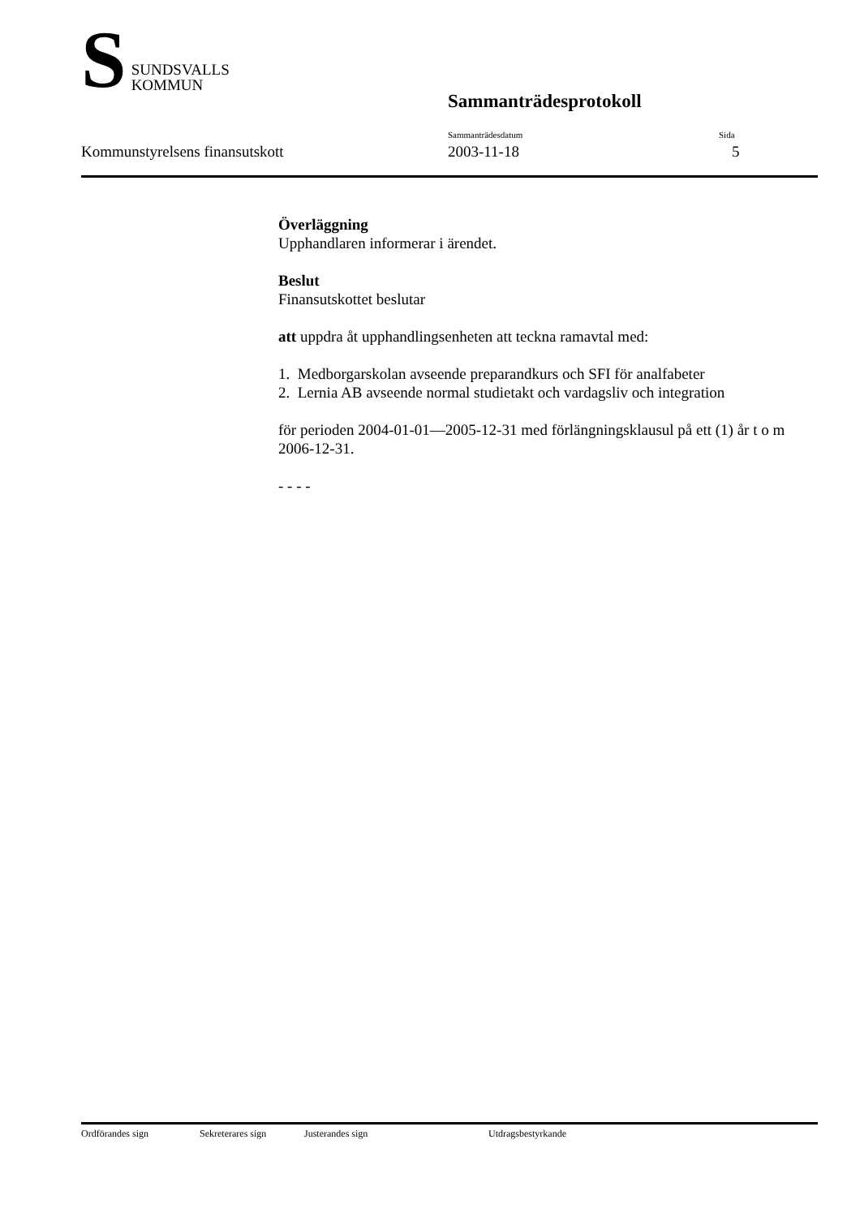S
SUNDSVALLS
KOMMUN
Sammanträdesprotokoll
Sammanträdesdatum Sida
Kommunstyrelsens finansutskott 2003-11-18 5
Överläggning
Upphandlaren informerar i ärendet.
Beslut
Finansutskottet beslutar
att uppdra åt upphandlingsenheten att teckna ramavtal med:
1. Medborgarskolan avseende preparandkurs och SFI för analfabeter
2. Lernia AB avseende normal studietakt och vardagsliv och integration
för perioden 2004-01-01—2005-12-31 med förlängningsklausul på ett (1) år t o m 2006-12-31.
- - - -
Ordförandes sign Sekreterares sign Justerandes sign Utdragsbestyrkande